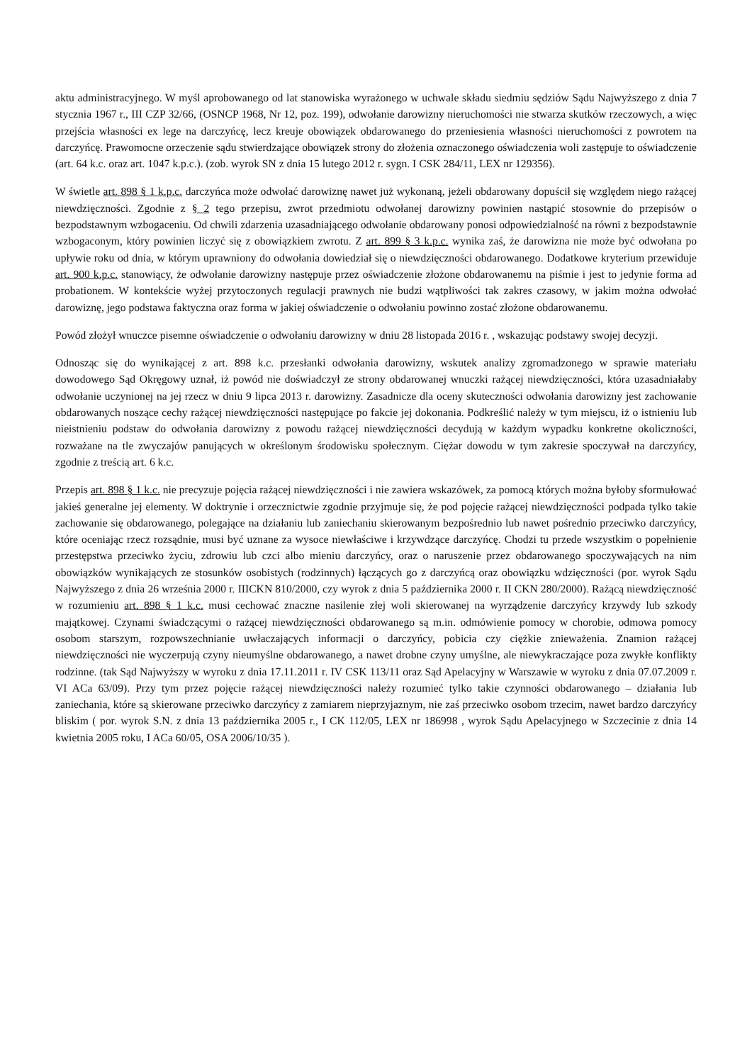aktu administracyjnego. W myśl aprobowanego od lat stanowiska wyrażonego w uchwale składu siedmiu sędziów Sądu Najwyższego z dnia 7 stycznia 1967 r., III CZP 32/66, (OSNCP 1968, Nr 12, poz. 199), odwołanie darowizny nieruchomości nie stwarza skutków rzeczowych, a więc przejścia własności ex lege na darczyńcę, lecz kreuje obowiązek obdarowanego do przeniesienia własności nieruchomości z powrotem na darczyńcę. Prawomocne orzeczenie sądu stwierdzające obowiązek strony do złożenia oznaczonego oświadczenia woli zastępuje to oświadczenie (art. 64 k.c. oraz art. 1047 k.p.c.). (zob. wyrok SN z dnia 15 lutego 2012 r. sygn. I CSK 284/11, LEX nr 129356).
W świetle art. 898 § 1 k.p.c. darczyńca może odwołać darowiznę nawet już wykonaną, jeżeli obdarowany dopuścił się względem niego rażącej niewdzięczności. Zgodnie z § 2 tego przepisu, zwrot przedmiotu odwołanej darowizny powinien nastąpić stosownie do przepisów o bezpodstawnym wzbogaceniu. Od chwili zdarzenia uzasadniającego odwołanie obdarowany ponosi odpowiedzialność na równi z bezpodstawnie wzbogaconym, który powinien liczyć się z obowiązkiem zwrotu. Z art. 899 § 3 k.p.c. wynika zaś, że darowizna nie może być odwołana po upływie roku od dnia, w którym uprawniony do odwołania dowiedział się o niewdzięczności obdarowanego. Dodatkowe kryterium przewiduje art. 900 k.p.c. stanowiący, że odwołanie darowizny następuje przez oświadczenie złożone obdarowanemu na piśmie i jest to jedynie forma ad probationem. W kontekście wyżej przytoczonych regulacji prawnych nie budzi wątpliwości tak zakres czasowy, w jakim można odwołać darowiznę, jego podstawa faktyczna oraz forma w jakiej oświadczenie o odwołaniu powinno zostać złożone obdarowanemu.
Powód złożył wnuczce pisemne oświadczenie o odwołaniu darowizny w dniu 28 listopada 2016 r. , wskazując podstawy swojej decyzji.
Odnosząc się do wynikającej z art. 898 k.c. przesłanki odwołania darowizny, wskutek analizy zgromadzonego w sprawie materiału dowodowego Sąd Okręgowy uznał, iż powód nie doświadczył ze strony obdarowanej wnuczki rażącej niewdzięczności, która uzasadniałaby odwołanie uczynionej na jej rzecz w dniu 9 lipca 2013 r. darowizny. Zasadnicze dla oceny skuteczności odwołania darowizny jest zachowanie obdarowanych noszące cechy rażącej niewdzięczności następujące po fakcie jej dokonania. Podkreślić należy w tym miejscu, iż o istnieniu lub nieistnieniu podstaw do odwołania darowizny z powodu rażącej niewdzięczności decydują w każdym wypadku konkretne okoliczności, rozważane na tle zwyczajów panujących w określonym środowisku społecznym. Ciężar dowodu w tym zakresie spoczywał na darczyńcy, zgodnie z treścią art. 6 k.c.
Przepis art. 898 § 1 k.c. nie precyzuje pojęcia rażącej niewdzięczności i nie zawiera wskazówek, za pomocą których można byłoby sformułować jakieś generalne jej elementy. W doktrynie i orzecznictwie zgodnie przyjmuje się, że pod pojęcie rażącej niewdzięczności podpada tylko takie zachowanie się obdarowanego, polegające na działaniu lub zaniechaniu skierowanym bezpośrednio lub nawet pośrednio przeciwko darczyńcy, które oceniając rzecz rozsądnie, musi być uznane za wysoce niewłaściwe i krzywdzące darczyńcę. Chodzi tu przede wszystkim o popełnienie przestępstwa przeciwko życiu, zdrowiu lub czci albo mieniu darczyńcy, oraz o naruszenie przez obdarowanego spoczywających na nim obowiązków wynikających ze stosunków osobistych (rodzinnych) łączących go z darczyńcą oraz obowiązku wdzięczności (por. wyrok Sądu Najwyższego z dnia 26 września 2000 r. IIICKN 810/2000, czy wyrok z dnia 5 października 2000 r. II CKN 280/2000). Rażącą niewdzięczność w rozumieniu art. 898 § 1 k.c. musi cechować znaczne nasilenie złej woli skierowanej na wyrządzenie darczyńcy krzywdy lub szkody majątkowej. Czynami świadczącymi o rażącej niewdzięczności obdarowanego są m.in. odmówienie pomocy w chorobie, odmowa pomocy osobom starszym, rozpowszechnianie uwłaczających informacji o darczyńcy, pobicia czy ciężkie znieważenia. Znamion rażącej niewdzięczności nie wyczerpują czyny nieumyślne obdarowanego, a nawet drobne czyny umyślne, ale niewykraczające poza zwykłe konflikty rodzinne. (tak Sąd Najwyższy w wyroku z dnia 17.11.2011 r. IV CSK 113/11 oraz Sąd Apelacyjny w Warszawie w wyroku z dnia 07.07.2009 r. VI ACa 63/09). Przy tym przez pojęcie rażącej niewdzięczności należy rozumieć tylko takie czynności obdarowanego – działania lub zaniechania, które są skierowane przeciwko darczyńcy z zamiarem nieprzyjaznym, nie zaś przeciwko osobom trzecim, nawet bardzo darczyńcy bliskim ( por. wyrok S.N. z dnia 13 października 2005 r., I CK 112/05, LEX nr 186998 , wyrok Sądu Apelacyjnego w Szczecinie z dnia 14 kwietnia 2005 roku, I ACa 60/05, OSA 2006/10/35 ).